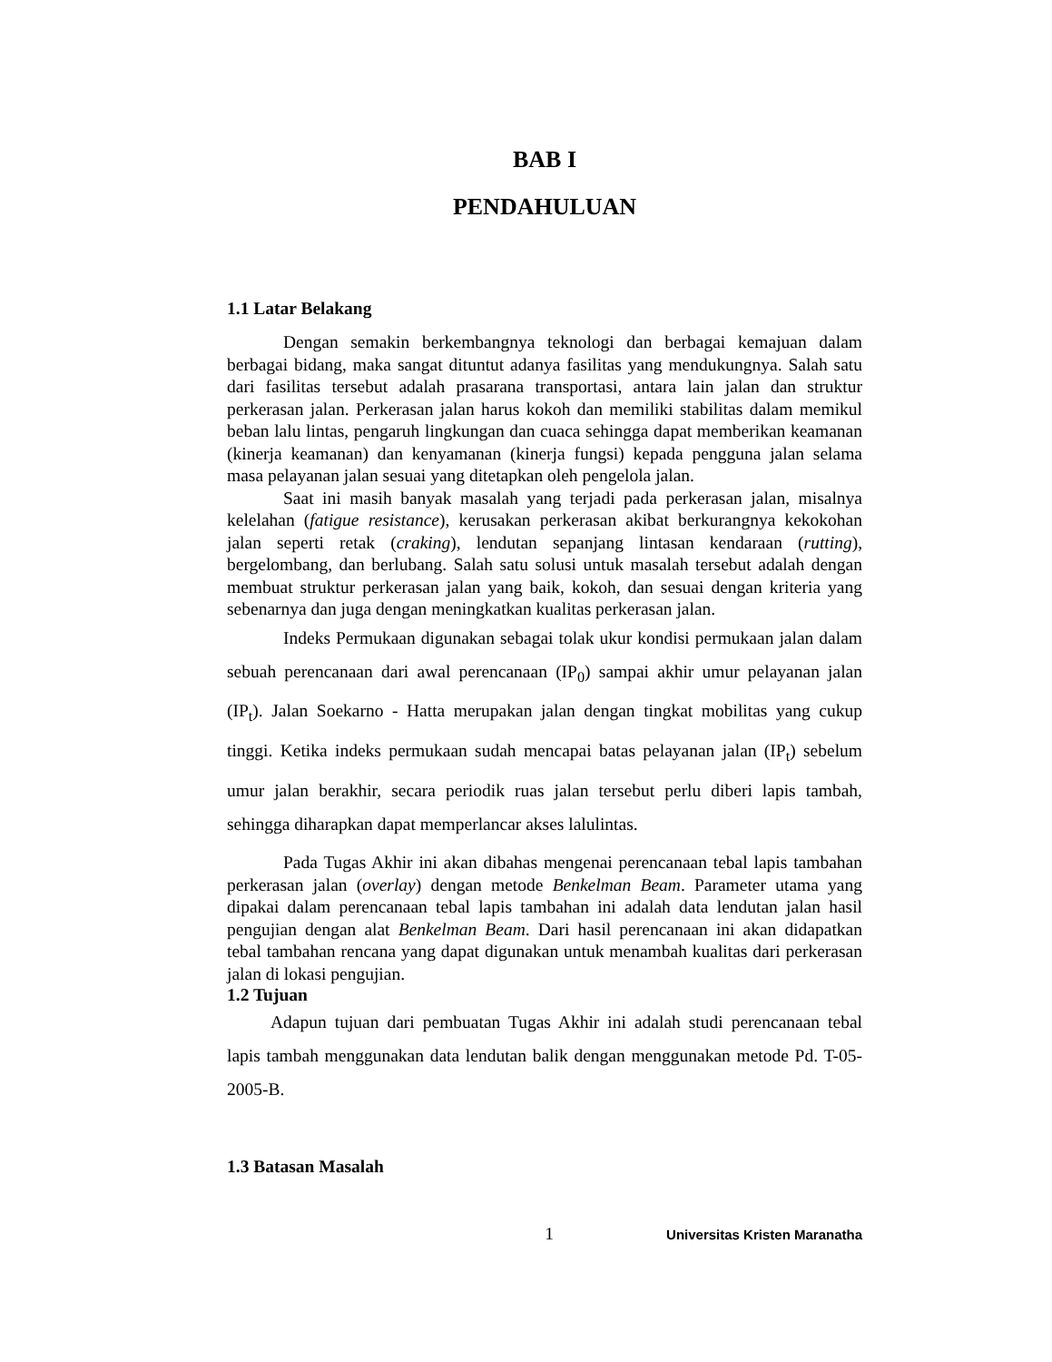BAB I
PENDAHULUAN
1.1 Latar Belakang
Dengan semakin berkembangnya teknologi dan berbagai kemajuan dalam berbagai bidang, maka sangat dituntut adanya fasilitas yang mendukungnya. Salah satu dari fasilitas tersebut adalah prasarana transportasi, antara lain jalan dan struktur perkerasan jalan. Perkerasan jalan harus kokoh dan memiliki stabilitas dalam memikul beban lalu lintas, pengaruh lingkungan dan cuaca sehingga dapat memberikan keamanan (kinerja keamanan) dan kenyamanan (kinerja fungsi) kepada pengguna jalan selama masa pelayanan jalan sesuai yang ditetapkan oleh pengelola jalan.
Saat ini masih banyak masalah yang terjadi pada perkerasan jalan, misalnya kelelahan (fatigue resistance), kerusakan perkerasan akibat berkurangnya kekokohan jalan seperti retak (craking), lendutan sepanjang lintasan kendaraan (rutting), bergelombang, dan berlubang. Salah satu solusi untuk masalah tersebut adalah dengan membuat struktur perkerasan jalan yang baik, kokoh, dan sesuai dengan kriteria yang sebenarnya dan juga dengan meningkatkan kualitas perkerasan jalan.
Indeks Permukaan digunakan sebagai tolak ukur kondisi permukaan jalan dalam sebuah perencanaan dari awal perencanaan (IP<sub>0</sub>) sampai akhir umur pelayanan jalan (IP<sub>t</sub>). Jalan Soekarno - Hatta merupakan jalan dengan tingkat mobilitas yang cukup tinggi. Ketika indeks permukaan sudah mencapai batas pelayanan jalan (IP<sub>t</sub>) sebelum umur jalan berakhir, secara periodik ruas jalan tersebut perlu diberi lapis tambah, sehingga diharapkan dapat memperlancar akses lalulintas.
Pada Tugas Akhir ini akan dibahas mengenai perencanaan tebal lapis tambahan perkerasan jalan (overlay) dengan metode Benkelman Beam. Parameter utama yang dipakai dalam perencanaan tebal lapis tambahan ini adalah data lendutan jalan hasil pengujian dengan alat Benkelman Beam. Dari hasil perencanaan ini akan didapatkan tebal tambahan rencana yang dapat digunakan untuk menambah kualitas dari perkerasan jalan di lokasi pengujian.
1.2 Tujuan
Adapun tujuan dari pembuatan Tugas Akhir ini adalah studi perencanaan tebal lapis tambah menggunakan data lendutan balik dengan menggunakan metode Pd. T-05-2005-B.
1.3 Batasan Masalah
1 Universitas Kristen Maranatha